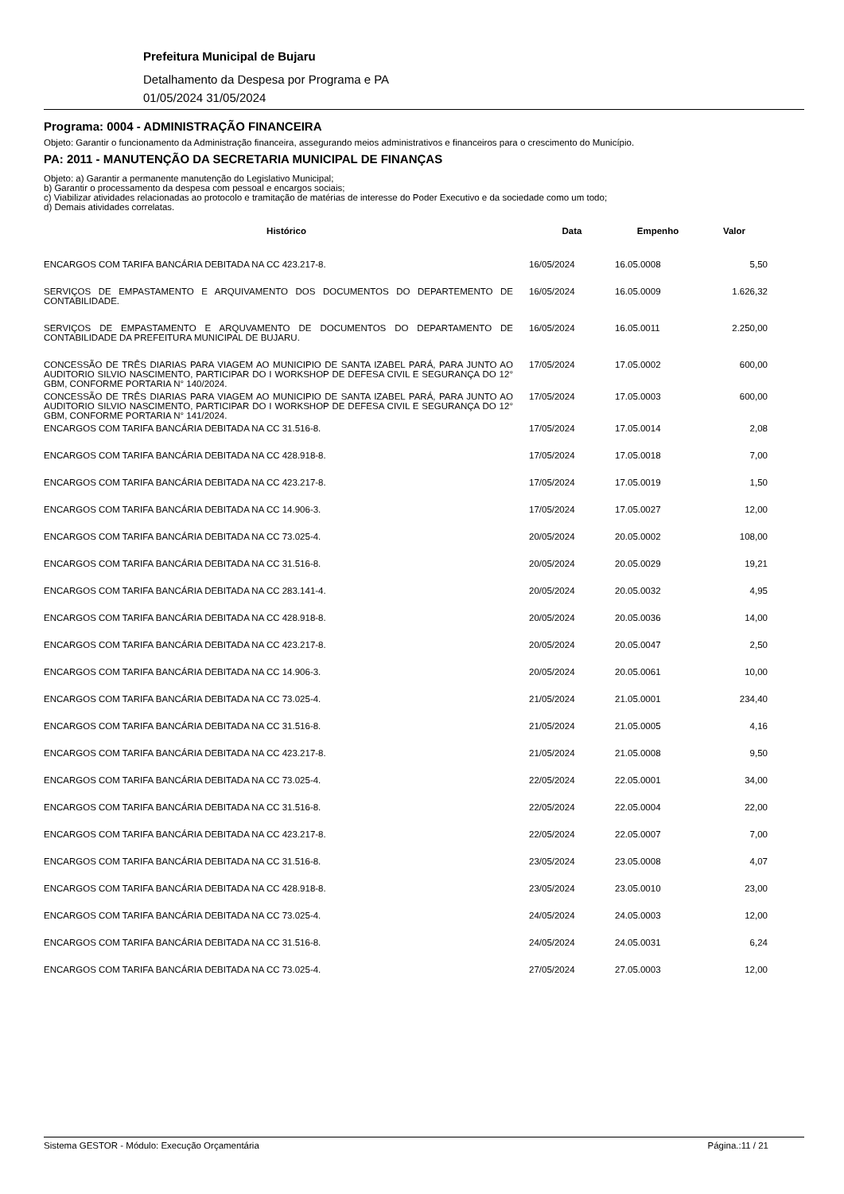Prefeitura Municipal de Bujaru
Detalhamento da Despesa por Programa e PA
01/05/2024 31/05/2024
Programa: 0004 - ADMINISTRAÇÃO FINANCEIRA
Objeto: Garantir o funcionamento da Administração financeira, assegurando meios administrativos e financeiros para o crescimento do Município.
PA: 2011 - MANUTENÇÃO DA SECRETARIA MUNICIPAL DE FINANÇAS
Objeto: a) Garantir a permanente manutenção do Legislativo Municipal;
b) Garantir o processamento da despesa com pessoal e encargos sociais;
c) Viabilizar atividades relacionadas ao protocolo e tramitação de matérias de interesse do Poder Executivo e da sociedade como um todo;
d) Demais atividades correlatas.
| Histórico | Data | Empenho | Valor |
| --- | --- | --- | --- |
| ENCARGOS COM TARIFA BANCÁRIA DEBITADA NA CC 423.217-8. | 16/05/2024 | 16.05.0008 | 5,50 |
| SERVIÇOS DE EMPASTAMENTO E ARQUIVAMENTO DOS DOCUMENTOS DO DEPARTEMENTO DE CONTABILIDADE. | 16/05/2024 | 16.05.0009 | 1.626,32 |
| SERVIÇOS DE EMPASTAMENTO E ARQUVAMENTO DE DOCUMENTOS DO DEPARTAMENTO DE CONTABILIDADE DA PREFEITURA MUNICIPAL DE BUJARU. | 16/05/2024 | 16.05.0011 | 2.250,00 |
| CONCESSÃO DE TRÊS DIARIAS PARA VIAGEM AO MUNICIPIO DE SANTA IZABEL PARÁ, PARA JUNTO AO AUDITORIO SILVIO NASCIMENTO, PARTICIPAR DO I WORKSHOP DE DEFESA CIVIL E SEGURANÇA DO 12° GBM, CONFORME PORTARIA N° 140/2024. | 17/05/2024 | 17.05.0002 | 600,00 |
| CONCESSÃO DE TRÊS DIARIAS PARA VIAGEM AO MUNICIPIO DE SANTA IZABEL PARÁ, PARA JUNTO AO AUDITORIO SILVIO NASCIMENTO, PARTICIPAR DO I WORKSHOP DE DEFESA CIVIL E SEGURANÇA DO 12° GBM, CONFORME PORTARIA N° 141/2024. | 17/05/2024 | 17.05.0003 | 600,00 |
| ENCARGOS COM TARIFA BANCÁRIA DEBITADA NA CC 31.516-8. | 17/05/2024 | 17.05.0014 | 2,08 |
| ENCARGOS COM TARIFA BANCÁRIA DEBITADA NA CC 428.918-8. | 17/05/2024 | 17.05.0018 | 7,00 |
| ENCARGOS COM TARIFA BANCÁRIA DEBITADA NA CC 423.217-8. | 17/05/2024 | 17.05.0019 | 1,50 |
| ENCARGOS COM TARIFA BANCÁRIA DEBITADA NA CC 14.906-3. | 17/05/2024 | 17.05.0027 | 12,00 |
| ENCARGOS COM TARIFA BANCÁRIA DEBITADA NA CC 73.025-4. | 20/05/2024 | 20.05.0002 | 108,00 |
| ENCARGOS COM TARIFA BANCÁRIA DEBITADA NA CC 31.516-8. | 20/05/2024 | 20.05.0029 | 19,21 |
| ENCARGOS COM TARIFA BANCÁRIA DEBITADA NA CC 283.141-4. | 20/05/2024 | 20.05.0032 | 4,95 |
| ENCARGOS COM TARIFA BANCÁRIA DEBITADA NA CC 428.918-8. | 20/05/2024 | 20.05.0036 | 14,00 |
| ENCARGOS COM TARIFA BANCÁRIA DEBITADA NA CC 423.217-8. | 20/05/2024 | 20.05.0047 | 2,50 |
| ENCARGOS COM TARIFA BANCÁRIA DEBITADA NA CC 14.906-3. | 20/05/2024 | 20.05.0061 | 10,00 |
| ENCARGOS COM TARIFA BANCÁRIA DEBITADA NA CC 73.025-4. | 21/05/2024 | 21.05.0001 | 234,40 |
| ENCARGOS COM TARIFA BANCÁRIA DEBITADA NA CC 31.516-8. | 21/05/2024 | 21.05.0005 | 4,16 |
| ENCARGOS COM TARIFA BANCÁRIA DEBITADA NA CC 423.217-8. | 21/05/2024 | 21.05.0008 | 9,50 |
| ENCARGOS COM TARIFA BANCÁRIA DEBITADA NA CC 73.025-4. | 22/05/2024 | 22.05.0001 | 34,00 |
| ENCARGOS COM TARIFA BANCÁRIA DEBITADA NA CC 31.516-8. | 22/05/2024 | 22.05.0004 | 22,00 |
| ENCARGOS COM TARIFA BANCÁRIA DEBITADA NA CC 423.217-8. | 22/05/2024 | 22.05.0007 | 7,00 |
| ENCARGOS COM TARIFA BANCÁRIA DEBITADA NA CC 31.516-8. | 23/05/2024 | 23.05.0008 | 4,07 |
| ENCARGOS COM TARIFA BANCÁRIA DEBITADA NA CC 428.918-8. | 23/05/2024 | 23.05.0010 | 23,00 |
| ENCARGOS COM TARIFA BANCÁRIA DEBITADA NA CC 73.025-4. | 24/05/2024 | 24.05.0003 | 12,00 |
| ENCARGOS COM TARIFA BANCÁRIA DEBITADA NA CC 31.516-8. | 24/05/2024 | 24.05.0031 | 6,24 |
| ENCARGOS COM TARIFA BANCÁRIA DEBITADA NA CC 73.025-4. | 27/05/2024 | 27.05.0003 | 12,00 |
Sistema GESTOR - Módulo: Execução Orçamentária Página.:11 / 21